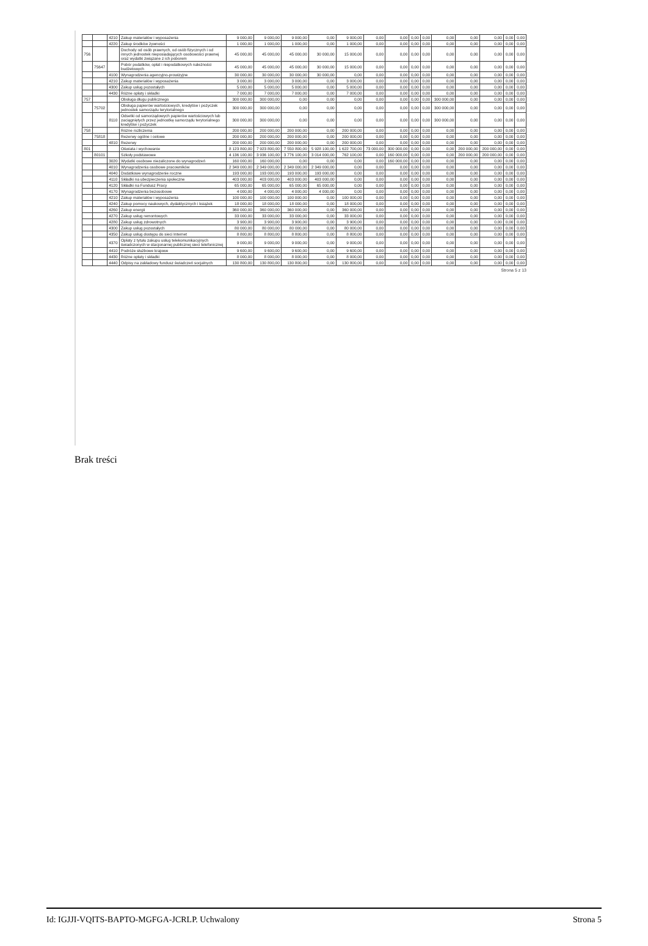| | | 4210 | Zakup materiałów i wyposażenia | 9 000,00 | 9 000,00 | 9 000,00 | 0,00 | 9 000,00 | 0,00 | 0,00 | 0,00 | 0,00 | 0,00 | 0,00 | 0,00 | 0,00 | 0,00 |
| | | 4220 | Zakup środków żywności | 1 000,00 | 1 000,00 | 1 000,00 | 0,00 | 1 000,00 | 0,00 | 0,00 | 0,00 | 0,00 | 0,00 | 0,00 | 0,00 | 0,00 | 0,00 |
| 756 | | | Dochody od osób prawnych, od osób fizycznych i od innych jednostek nieposiadających osobowości prawnej oraz wydatki związane z ich poborem | 45 000,00 | 45 000,00 | 45 000,00 | 30 000,00 | 15 000,00 | 0,00 | 0,00 | 0,00 | 0,00 | 0,00 | 0,00 | 0,00 | 0,00 | 0,00 |
| | 75647 | | Pobór podatków, opłat i niepodatkowych należności budżetowych | 45 000,00 | 45 000,00 | 45 000,00 | 30 000,00 | 15 000,00 | 0,00 | 0,00 | 0,00 | 0,00 | 0,00 | 0,00 | 0,00 | 0,00 | 0,00 |
| | | 4100 | Wynagrodzenia agencyjno-prowizyjne | 30 000,00 | 30 000,00 | 30 000,00 | 30 000,00 | 0,00 | 0,00 | 0,00 | 0,00 | 0,00 | 0,00 | 0,00 | 0,00 | 0,00 | 0,00 |
| | | 4210 | Zakup materiałów i wyposażenia | 3 000,00 | 3 000,00 | 3 000,00 | 0,00 | 3 000,00 | 0,00 | 0,00 | 0,00 | 0,00 | 0,00 | 0,00 | 0,00 | 0,00 | 0,00 |
| | | 4300 | Zakup usług pozostałych | 5 000,00 | 5 000,00 | 5 000,00 | 0,00 | 5 000,00 | 0,00 | 0,00 | 0,00 | 0,00 | 0,00 | 0,00 | 0,00 | 0,00 | 0,00 |
| | | 4430 | Różne opłaty i składki | 7 000,00 | 7 000,00 | 7 000,00 | 0,00 | 7 000,00 | 0,00 | 0,00 | 0,00 | 0,00 | 0,00 | 0,00 | 0,00 | 0,00 | 0,00 |
| 757 | | | Obsługa długu publicznego | 300 000,00 | 300 000,00 | 0,00 | 0,00 | 0,00 | 0,00 | 0,00 | 0,00 | 0,00 | 300 000,00 | 0,00 | 0,00 | 0,00 | 0,00 |
| | 75702 | | Obsługa papierów wartościowych, kredytów i pożyczek jednostek samorządu terytorialnego | 300 000,00 | 300 000,00 | 0,00 | 0,00 | 0,00 | 0,00 | 0,00 | 0,00 | 0,00 | 300 000,00 | 0,00 | 0,00 | 0,00 | 0,00 |
| | | 8110 | Odsetki od samorządowych papierów wartościowych lub zaciągniętych przez jednostkę samorządu terytorialnego kredytów i pożyczek | 300 000,00 | 300 000,00 | 0,00 | 0,00 | 0,00 | 0,00 | 0,00 | 0,00 | 0,00 | 300 000,00 | 0,00 | 0,00 | 0,00 | 0,00 |
| 758 | | | Różne rozliczenia | 200 000,00 | 200 000,00 | 200 000,00 | 0,00 | 200 000,00 | 0,00 | 0,00 | 0,00 | 0,00 | 0,00 | 0,00 | 0,00 | 0,00 | 0,00 |
| | 75818 | | Rezerwy ogólne i celowe | 200 000,00 | 200 000,00 | 200 000,00 | 0,00 | 200 000,00 | 0,00 | 0,00 | 0,00 | 0,00 | 0,00 | 0,00 | 0,00 | 0,00 | 0,00 |
| | | 4810 | Rezerwy | 200 000,00 | 200 000,00 | 200 000,00 | 0,00 | 200 000,00 | 0,00 | 0,00 | 0,00 | 0,00 | 0,00 | 0,00 | 0,00 | 0,00 | 0,00 |
| 801 | | | Oświata i wychowanie | 8 123 800,00 | 7 923 800,00 | 7 550 800,00 | 5 928 100,00 | 1 622 700,00 | 73 000,00 | 300 000,00 | 0,00 | 0,00 | 0,00 | 200 000,00 | 200 000,00 | 0,00 | 0,00 |
| | 80101 | | Szkoły podstawowe | 4 136 100,00 | 3 936 100,00 | 3 776 100,00 | 3 014 000,00 | 762 100,00 | 0,00 | 160 000,00 | 0,00 | 0,00 | 0,00 | 200 000,00 | 200 000,00 | 0,00 | 0,00 |
| | | 3020 | Wydatki osobowe niezaliczone do wynagrodzeń | 160 000,00 | 160 000,00 | 0,00 | 0,00 | 0,00 | 0,00 | 160 000,00 | 0,00 | 0,00 | 0,00 | 0,00 | 0,00 | 0,00 | 0,00 |
| | | 4010 | Wynagrodzenia osobowe pracowników | 2 349 000,00 | 2 349 000,00 | 2 349 000,00 | 2 349 000,00 | 0,00 | 0,00 | 0,00 | 0,00 | 0,00 | 0,00 | 0,00 | 0,00 | 0,00 | 0,00 |
| | | 4040 | Dodatkowe wynagrodzenie roczne | 193 000,00 | 193 000,00 | 193 000,00 | 193 000,00 | 0,00 | 0,00 | 0,00 | 0,00 | 0,00 | 0,00 | 0,00 | 0,00 | 0,00 | 0,00 |
| | | 4110 | Składki na ubezpieczenia społeczne | 403 000,00 | 403 000,00 | 403 000,00 | 403 000,00 | 0,00 | 0,00 | 0,00 | 0,00 | 0,00 | 0,00 | 0,00 | 0,00 | 0,00 | 0,00 |
| | | 4120 | Składki na Fundusz Pracy | 65 000,00 | 65 000,00 | 65 000,00 | 65 000,00 | 0,00 | 0,00 | 0,00 | 0,00 | 0,00 | 0,00 | 0,00 | 0,00 | 0,00 | 0,00 |
| | | 4170 | Wynagrodzenia bezosobowe | 4 000,00 | 4 000,00 | 4 000,00 | 4 000,00 | 0,00 | 0,00 | 0,00 | 0,00 | 0,00 | 0,00 | 0,00 | 0,00 | 0,00 | 0,00 |
| | | 4210 | Zakup materiałów i wyposażenia | 100 000,00 | 100 000,00 | 100 000,00 | 0,00 | 100 000,00 | 0,00 | 0,00 | 0,00 | 0,00 | 0,00 | 0,00 | 0,00 | 0,00 | 0,00 |
| | | 4240 | Zakup pomocy naukowych, dydaktycznych i książek | 18 000,00 | 18 000,00 | 18 000,00 | 0,00 | 18 000,00 | 0,00 | 0,00 | 0,00 | 0,00 | 0,00 | 0,00 | 0,00 | 0,00 | 0,00 |
| | | 4260 | Zakup energii | 360 000,00 | 360 000,00 | 360 000,00 | 0,00 | 360 000,00 | 0,00 | 0,00 | 0,00 | 0,00 | 0,00 | 0,00 | 0,00 | 0,00 | 0,00 |
| | | 4270 | Zakup usług remontowych | 33 000,00 | 33 000,00 | 33 000,00 | 0,00 | 33 000,00 | 0,00 | 0,00 | 0,00 | 0,00 | 0,00 | 0,00 | 0,00 | 0,00 | 0,00 |
| | | 4280 | Zakup usług zdrowotnych | 3 900,00 | 3 900,00 | 3 900,00 | 0,00 | 3 900,00 | 0,00 | 0,00 | 0,00 | 0,00 | 0,00 | 0,00 | 0,00 | 0,00 | 0,00 |
| | | 4300 | Zakup usług pozostałych | 80 000,00 | 80 000,00 | 80 000,00 | 0,00 | 80 000,00 | 0,00 | 0,00 | 0,00 | 0,00 | 0,00 | 0,00 | 0,00 | 0,00 | 0,00 |
| | | 4350 | Zakup usług dostępu do sieci Internet | 8 800,00 | 8 800,00 | 8 800,00 | 0,00 | 8 800,00 | 0,00 | 0,00 | 0,00 | 0,00 | 0,00 | 0,00 | 0,00 | 0,00 | 0,00 |
| | | 4370 | Opłaty z tytułu zakupu usług telekomunikacyjnych świadczonych w stacjonarnej publicznej sieci telefonicznej | 9 000,00 | 9 000,00 | 9 000,00 | 0,00 | 9 000,00 | 0,00 | 0,00 | 0,00 | 0,00 | 0,00 | 0,00 | 0,00 | 0,00 | 0,00 |
| | | 4410 | Podróże służbowe krajowe | 9 600,00 | 9 600,00 | 9 600,00 | 0,00 | 9 600,00 | 0,00 | 0,00 | 0,00 | 0,00 | 0,00 | 0,00 | 0,00 | 0,00 | 0,00 |
| | | 4430 | Różne opłaty i składki | 8 000,00 | 8 000,00 | 8 000,00 | 0,00 | 8 000,00 | 0,00 | 0,00 | 0,00 | 0,00 | 0,00 | 0,00 | 0,00 | 0,00 | 0,00 |
| | | 4440 | Odpisy na zakładowy fundusz świadczeń socjalnych | 130 800,00 | 130 800,00 | 130 800,00 | 0,00 | 130 800,00 | 0,00 | 0,00 | 0,00 | 0,00 | 0,00 | 0,00 | 0,00 | 0,00 | 0,00 |
Strona 5 z 13
Brak treści
Id: IGJJI-VQITS-BAPTO-MGFGA-JCRLP. Uchwalony Strona 5